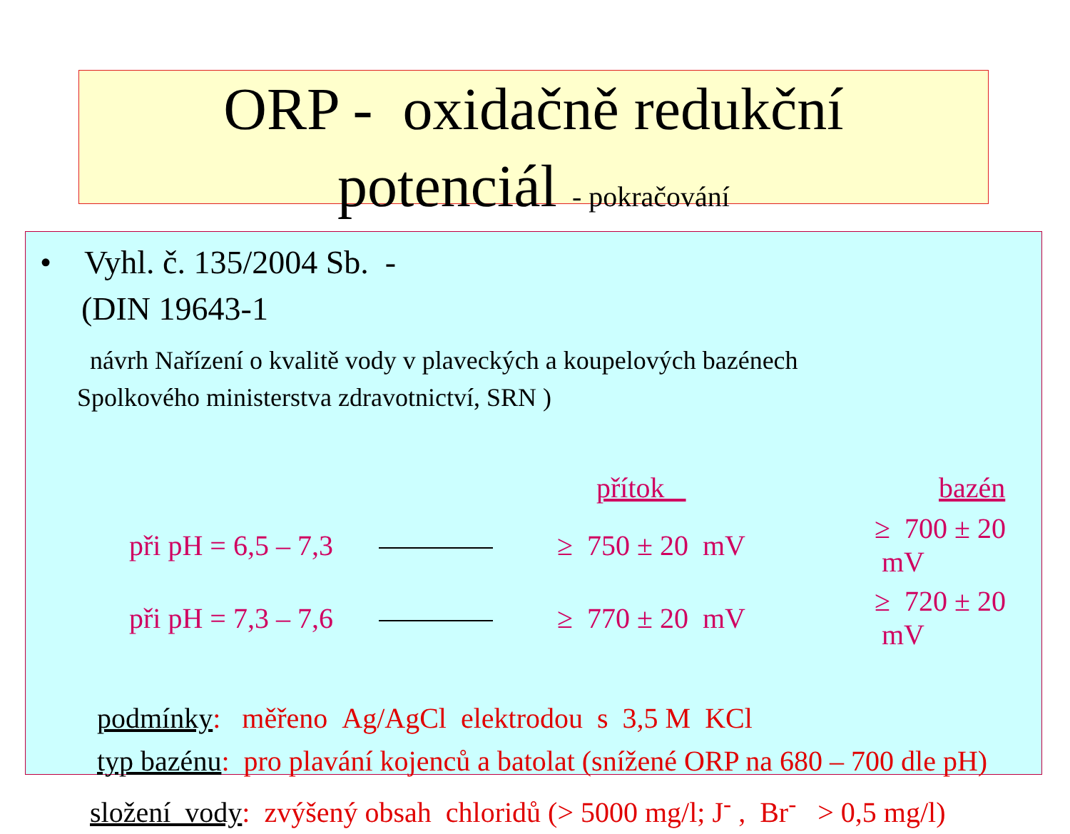ORP - oxidačně redukční
potenciál - pokračování
• Vyhl. č. 135/2004 Sb. -
(DIN 19643-1
návrh Nařízení o kvalitě vody v plaveckých a koupelových bazénech
Spolkového ministerstva zdravotnictví, SRN )
| | | přítok | bazén |
| při pH = 6,5 – 7,3 | | ≥ 750 ± 20 mV | ≥ 700 ± 20 mV |
| při pH = 7,3 – 7,6 | | ≥ 770 ± 20 mV | ≥ 720 ± 20 mV |
podmínky: měřeno Ag/AgCl elektrodou s 3,5 M KCl
typ bazénu: pro plavání kojenců a batolat (snížené ORP na 680 – 700 dle pH)
složení vody: zvýšený obsah chloridů (> 5000 mg/l; J<sup>-</sup> , Br<sup>-</sup> > 0,5 mg/l)